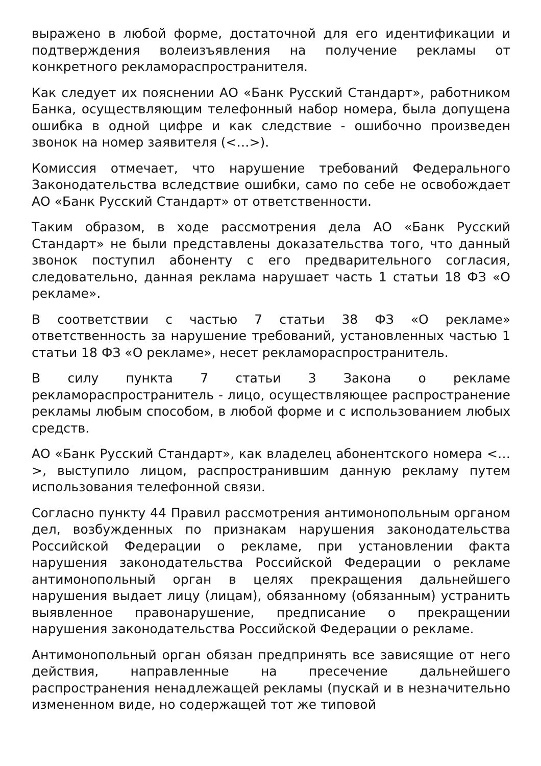выражено в любой форме, достаточной для его идентификации и подтверждения волеизъявления на получение рекламы от конкретного рекламораспространителя.
Как следует их пояснении АО «Банк Русский Стандарт», работником Банка, осуществляющим телефонный набор номера, была допущена ошибка в одной цифре и как следствие - ошибочно произведен звонок на номер заявителя (<…>).
Комиссия отмечает, что нарушение требований Федерального Законодательства вследствие ошибки, само по себе не освобождает АО «Банк Русский Стандарт» от ответственности.
Таким образом, в ходе рассмотрения дела АО «Банк Русский Стандарт» не были представлены доказательства того, что данный звонок поступил абоненту с его предварительного согласия, следовательно, данная реклама нарушает часть 1 статьи 18 ФЗ «О рекламе».
В соответствии с частью 7 статьи 38 ФЗ «О рекламе» ответственность за нарушение требований, установленных частью 1 статьи 18 ФЗ «О рекламе», несет рекламораспространитель.
В силу пункта 7 статьи 3 Закона о рекламе рекламораспространитель - лицо, осуществляющее распространение рекламы любым способом, в любой форме и с использованием любых средств.
АО «Банк Русский Стандарт», как владелец абонентского номера <…>, выступило лицом, распространившим данную рекламу путем использования телефонной связи.
Согласно пункту 44 Правил рассмотрения антимонопольным органом дел, возбужденных по признакам нарушения законодательства Российской Федерации о рекламе, при установлении факта нарушения законодательства Российской Федерации о рекламе антимонопольный орган в целях прекращения дальнейшего нарушения выдает лицу (лицам), обязанному (обязанным) устранить выявленное правонарушение, предписание о прекращении нарушения законодательства Российской Федерации о рекламе.
Антимонопольный орган обязан предпринять все зависящие от него действия, направленные на пресечение дальнейшего распространения ненадлежащей рекламы (пускай и в незначительно измененном виде, но содержащей тот же типовой